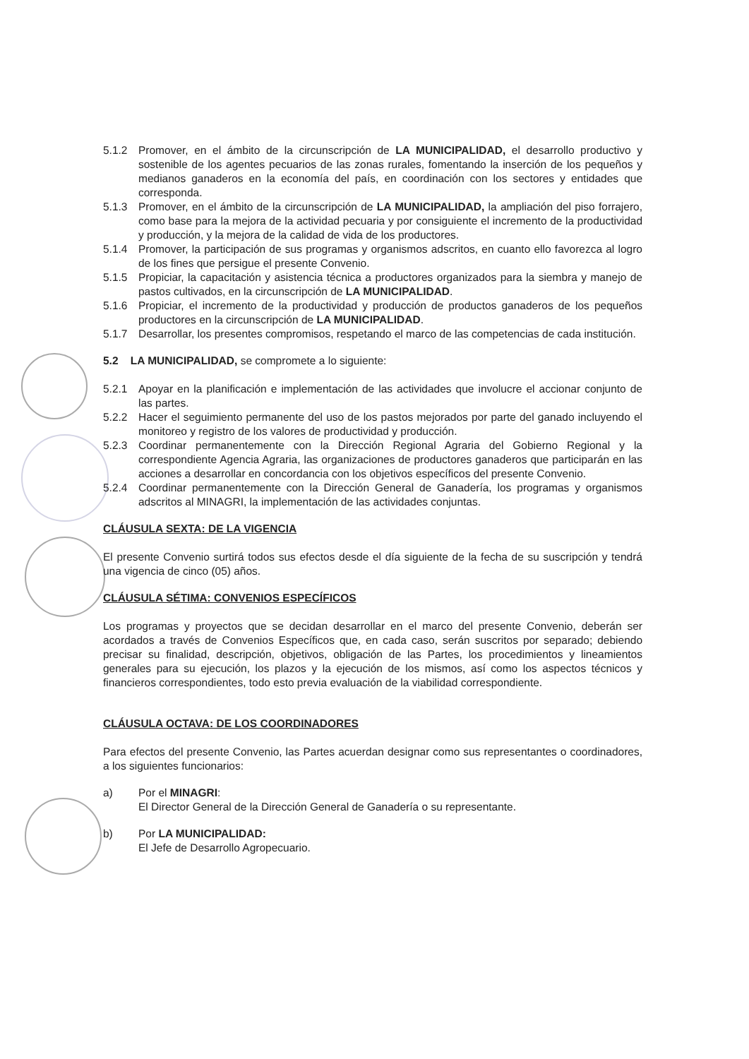5.1.2 Promover, en el ámbito de la circunscripción de LA MUNICIPALIDAD, el desarrollo productivo y sostenible de los agentes pecuarios de las zonas rurales, fomentando la inserción de los pequeños y medianos ganaderos en la economía del país, en coordinación con los sectores y entidades que corresponda.
5.1.3 Promover, en el ámbito de la circunscripción de LA MUNICIPALIDAD, la ampliación del piso forrajero, como base para la mejora de la actividad pecuaria y por consiguiente el incremento de la productividad y producción, y la mejora de la calidad de vida de los productores.
5.1.4 Promover, la participación de sus programas y organismos adscritos, en cuanto ello favorezca al logro de los fines que persigue el presente Convenio.
5.1.5 Propiciar, la capacitación y asistencia técnica a productores organizados para la siembra y manejo de pastos cultivados, en la circunscripción de LA MUNICIPALIDAD.
5.1.6 Propiciar, el incremento de la productividad y producción de productos ganaderos de los pequeños productores en la circunscripción de LA MUNICIPALIDAD.
5.1.7 Desarrollar, los presentes compromisos, respetando el marco de las competencias de cada institución.
5.2 LA MUNICIPALIDAD, se compromete a lo siguiente:
5.2.1 Apoyar en la planificación e implementación de las actividades que involucre el accionar conjunto de las partes.
5.2.2 Hacer el seguimiento permanente del uso de los pastos mejorados por parte del ganado incluyendo el monitoreo y registro de los valores de productividad y producción.
5.2.3 Coordinar permanentemente con la Dirección Regional Agraria del Gobierno Regional y la correspondiente Agencia Agraria, las organizaciones de productores ganaderos que participarán en las acciones a desarrollar en concordancia con los objetivos específicos del presente Convenio.
5.2.4 Coordinar permanentemente con la Dirección General de Ganadería, los programas y organismos adscritos al MINAGRI, la implementación de las actividades conjuntas.
CLÁUSULA SEXTA: DE LA VIGENCIA
El presente Convenio surtirá todos sus efectos desde el día siguiente de la fecha de su suscripción y tendrá una vigencia de cinco (05) años.
CLÁUSULA SÉTIMA: CONVENIOS ESPECÍFICOS
Los programas y proyectos que se decidan desarrollar en el marco del presente Convenio, deberán ser acordados a través de Convenios Específicos que, en cada caso, serán suscritos por separado; debiendo precisar su finalidad, descripción, objetivos, obligación de las Partes, los procedimientos y lineamientos generales para su ejecución, los plazos y la ejecución de los mismos, así como los aspectos técnicos y financieros correspondientes, todo esto previa evaluación de la viabilidad correspondiente.
CLÁUSULA OCTAVA: DE LOS COORDINADORES
Para efectos del presente Convenio, las Partes acuerdan designar como sus representantes o coordinadores, a los siguientes funcionarios:
a) Por el MINAGRI:
El Director General de la Dirección General de Ganadería o su representante.
b) Por LA MUNICIPALIDAD:
El Jefe de Desarrollo Agropecuario.